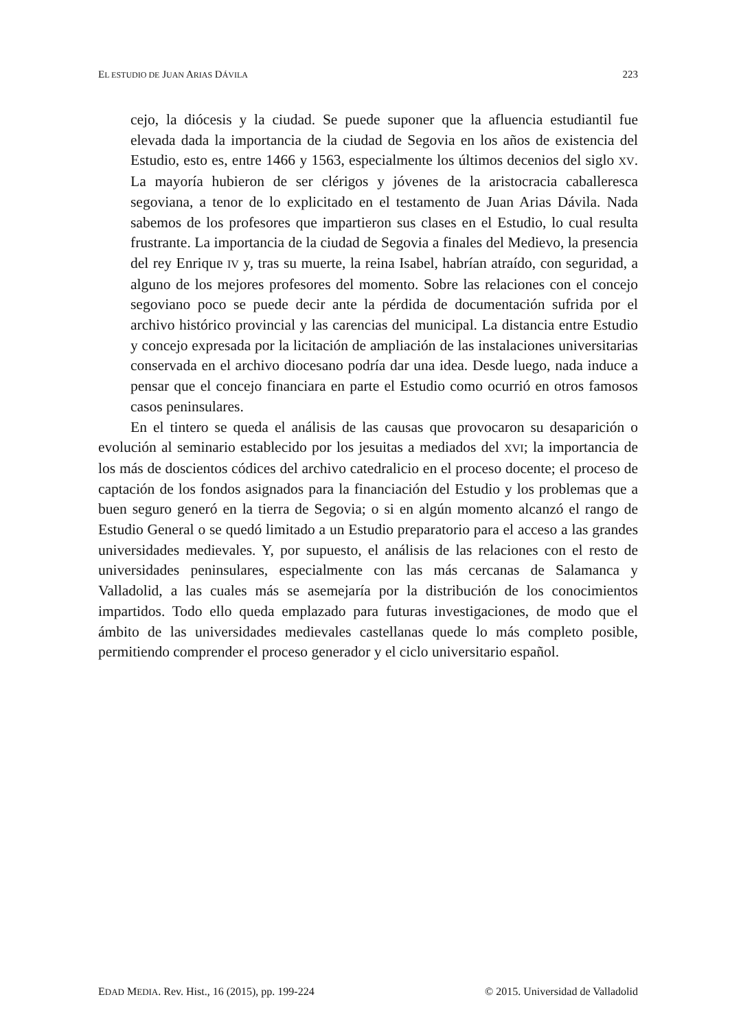EL ESTUDIO DE JUAN ARIAS DÁVILA 223
cejo, la diócesis y la ciudad. Se puede suponer que la afluencia estudiantil fue elevada dada la importancia de la ciudad de Segovia en los años de existencia del Estudio, esto es, entre 1466 y 1563, especialmente los últimos decenios del siglo XV. La mayoría hubieron de ser clérigos y jóvenes de la aristocracia caballeresca segoviana, a tenor de lo explicitado en el testamento de Juan Arias Dávila. Nada sabemos de los profesores que impartieron sus clases en el Estudio, lo cual resulta frustrante. La importancia de la ciudad de Segovia a finales del Medievo, la presencia del rey Enrique IV y, tras su muerte, la reina Isabel, habrían atraído, con seguridad, a alguno de los mejores profesores del momento. Sobre las relaciones con el concejo segoviano poco se puede decir ante la pérdida de documentación sufrida por el archivo histórico provincial y las carencias del municipal. La distancia entre Estudio y concejo expresada por la licitación de ampliación de las instalaciones universitarias conservada en el archivo diocesano podría dar una idea. Desde luego, nada induce a pensar que el concejo financiara en parte el Estudio como ocurrió en otros famosos casos peninsulares.
En el tintero se queda el análisis de las causas que provocaron su desaparición o evolución al seminario establecido por los jesuitas a mediados del XVI; la importancia de los más de doscientos códices del archivo catedralicio en el proceso docente; el proceso de captación de los fondos asignados para la financiación del Estudio y los problemas que a buen seguro generó en la tierra de Segovia; o si en algún momento alcanzó el rango de Estudio General o se quedó limitado a un Estudio preparatorio para el acceso a las grandes universidades medievales. Y, por supuesto, el análisis de las relaciones con el resto de universidades peninsulares, especialmente con las más cercanas de Salamanca y Valladolid, a las cuales más se asemejaría por la distribución de los conocimientos impartidos. Todo ello queda emplazado para futuras investigaciones, de modo que el ámbito de las universidades medievales castellanas quede lo más completo posible, permitiendo comprender el proceso generador y el ciclo universitario español.
EDAD MEDIA. Rev. Hist., 16 (2015), pp. 199-224 © 2015. Universidad de Valladolid